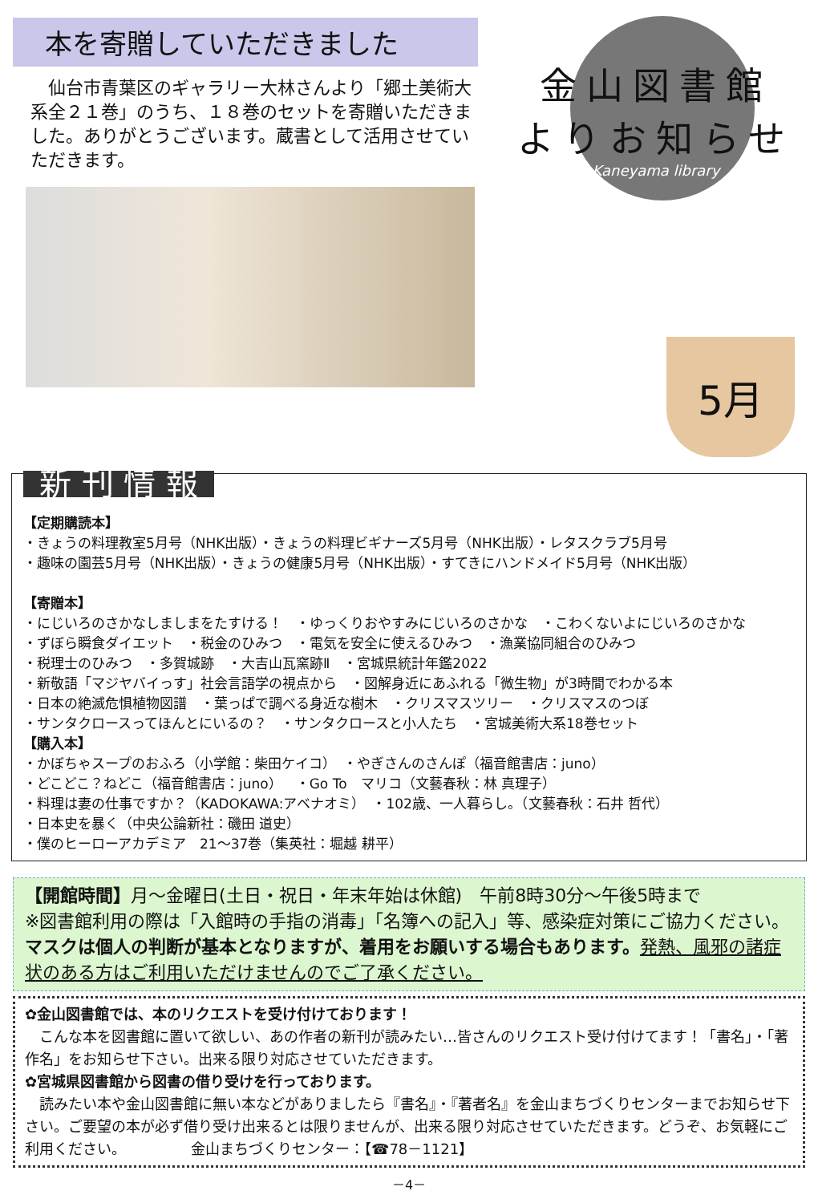本を寄贈していただきました
　仙台市青葉区のギャラリー大林さんより「郷土美術大系全２１巻」のうち、１８巻のセットを寄贈いただきました。ありがとうございます。蔵書として活用させていただきます。
金山図書館
よりお知らせ
Kaneyama library
5月
新 刊 情 報
【定期購読本】
・きょうの料理教室5月号（NHK出版）・きょうの料理ビギナーズ5月号（NHK出版）・レタスクラブ5月号
・趣味の園芸5月号（NHK出版）・きょうの健康5月号（NHK出版）・すてきにハンドメイド5月号（NHK出版）
【寄贈本】
・にじいろのさかなしましまをたすける！　・ゆっくりおやすみにじいろのさかな　・こわくないよにじいろのさかな
・ずぼら瞬食ダイエット　・税金のひみつ　・電気を安全に使えるひみつ　・漁業協同組合のひみつ
・税理士のひみつ　・多賀城跡　・大吉山瓦窯跡Ⅱ　・宮城県統計年鑑2022
・新敬語「マジヤバイっす」社会言語学の視点から　・図解身近にあふれる「微生物」が3時間でわかる本
・日本の絶滅危惧植物図譜　・葉っぱで調べる身近な樹木　・クリスマスツリー　・クリスマスのつぼ
・サンタクロースってほんとにいるの？　・サンタクロースと小人たち　・宮城美術大系18巻セット
【購入本】
・かぼちゃスープのおふろ（小学館：柴田ケイコ）　・やぎさんのさんぽ（福音館書店：juno）
・どこどこ？ねどこ（福音館書店：juno）　・Go To　マリコ（文藝春秋：林 真理子）
・料理は妻の仕事ですか？（KADOKAWA:アベナオミ）　・102歳、一人暮らし。（文藝春秋：石井 哲代）
・日本史を暴く（中央公論新社：磯田 道史）
・僕のヒーローアカデミア　21～37巻（集英社：堀越 耕平）
【開館時間】月～金曜日(土日・祝日・年末年始は休館)　午前8時30分～午後5時まで
※図書館利用の際は「入館時の手指の消毒」「名簿への記入」等、感染症対策にご協力ください。マスクは個人の判断が基本となりますが、着用をお願いする場合もあります。発熱、風邪の諸症状のある方はご利用いただけませんのでご了承ください。
✿金山図書館では、本のリクエストを受け付けております！
　こんな本を図書館に置いて欲しい、あの作者の新刊が読みたい…皆さんのリクエスト受け付けてます！「書名」・「著作名」をお知らせ下さい。出来る限り対応させていただきます。
✿宮城県図書館から図書の借り受けを行っております。
　読みたい本や金山図書館に無い本などがありましたら『書名』・『著者名』を金山まちづくりセンターまでお知らせ下さい。ご要望の本が必ず借り受け出来るとは限りませんが、出来る限り対応させていただきます。どうぞ、お気軽にご利用ください。　　　　　金山まちづくりセンター：【☎78－1121】
－4－